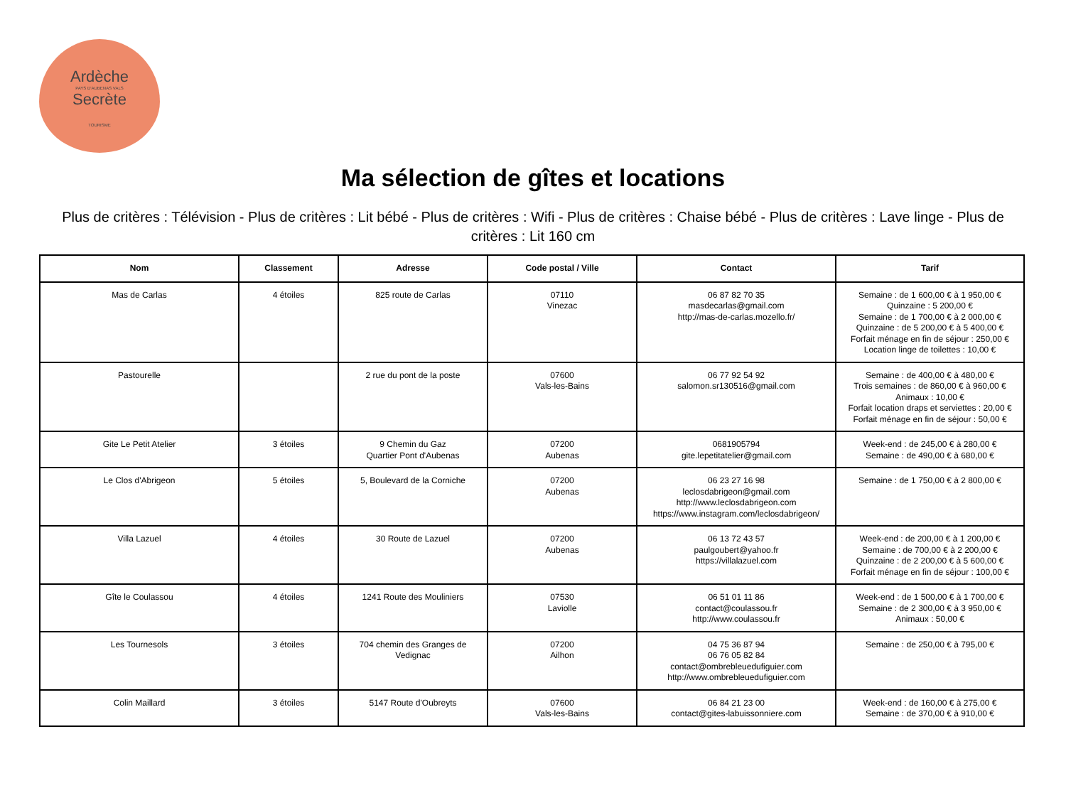Ardèche
PAYS D'AUBENAS VALS
Secrète
TOURISME
Ma sélection de gîtes et locations
Plus de critères : Télévision - Plus de critères : Lit bébé - Plus de critères : Wifi - Plus de critères : Chaise bébé - Plus de critères : Lave linge - Plus de critères : Lit 160 cm
| Nom | Classement | Adresse | Code postal / Ville | Contact | Tarif |
| --- | --- | --- | --- | --- | --- |
| Mas de Carlas | 4 étoiles | 825 route de Carlas | 07110 Vinezac | 06 87 82 70 35 masdecarlas@gmail.com http://mas-de-carlas.mozello.fr/ | Semaine : de 1 600,00 € à 1 950,00 € Quinzaine : 5 200,00 € Semaine : de 1 700,00 € à 2 000,00 € Quinzaine : de 5 200,00 € à 5 400,00 € Forfait ménage en fin de séjour : 250,00 € Location linge de toilettes : 10,00 € |
| Pastourelle | | 2 rue du pont de la poste | 07600 Vals-les-Bains | 06 77 92 54 92 salomon.sr130516@gmail.com | Semaine : de 400,00 € à 480,00 € Trois semaines : de 860,00 € à 960,00 € Animaux : 10,00 € Forfait location draps et serviettes : 20,00 € Forfait ménage en fin de séjour : 50,00 € |
| Gite Le Petit Atelier | 3 étoiles | 9 Chemin du Gaz Quartier Pont d'Aubenas | 07200 Aubenas | 0681905794 gite.lepetitatelier@gmail.com | Week-end : de 245,00 € à 280,00 € Semaine : de 490,00 € à 680,00 € |
| Le Clos d'Abrigeon | 5 étoiles | 5, Boulevard de la Corniche | 07200 Aubenas | 06 23 27 16 98 leclosdabrigeon@gmail.com http://www.leclosdabrigeon.com https://www.instagram.com/leclosdabrigeon/ | Semaine : de 1 750,00 € à 2 800,00 € |
| Villa Lazuel | 4 étoiles | 30 Route de Lazuel | 07200 Aubenas | 06 13 72 43 57 paulgoubert@yahoo.fr https://villalazuel.com | Week-end : de 200,00 € à 1 200,00 € Semaine : de 700,00 € à 2 200,00 € Quinzaine : de 2 200,00 € à 5 600,00 € Forfait ménage en fin de séjour : 100,00 € |
| Gîte le Coulassou | 4 étoiles | 1241 Route des Mouliniers | 07530 Laviolle | 06 51 01 11 86 contact@coulassou.fr http://www.coulassou.fr | Week-end : de 1 500,00 € à 1 700,00 € Semaine : de 2 300,00 € à 3 950,00 € Animaux : 50,00 € |
| Les Tournesols | 3 étoiles | 704 chemin des Granges de Vedignac | 07200 Ailhon | 04 75 36 87 94 06 76 05 82 84 contact@ombrebleuedufiguier.com http://www.ombrebleuedufiguier.com | Semaine : de 250,00 € à 795,00 € |
| Colin Maillard | 3 étoiles | 5147 Route d'Oubreyts | 07600 Vals-les-Bains | 06 84 21 23 00 contact@gites-labuissonniere.com | Week-end : de 160,00 € à 275,00 € Semaine : de 370,00 € à 910,00 € |